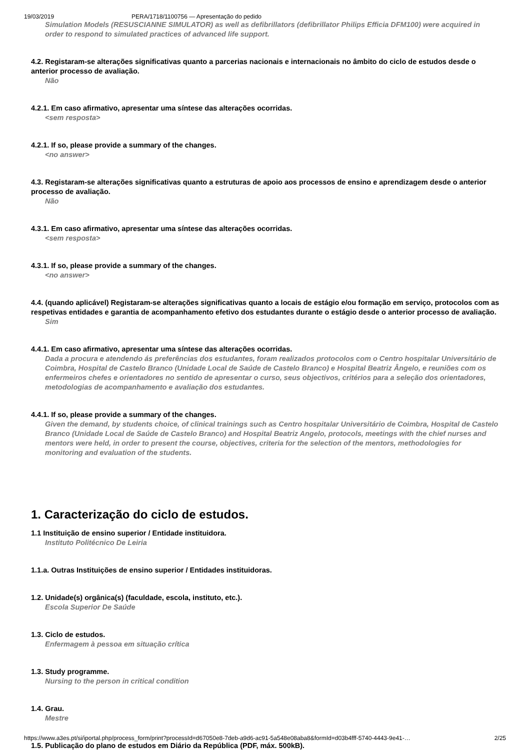19/03/2019 PERA/1718/1100756 — Apresentação do pedido
Simulation Models (RESUSCIANNE SIMULATOR) as well as defibrillators (defibrillator Philips Efficia DFM100) were acquired in order to respond to simulated practices of advanced life support.
4.2. Registaram-se alterações significativas quanto a parcerias nacionais e internacionais no âmbito do ciclo de estudos desde o anterior processo de avaliação.
Não
4.2.1. Em caso afirmativo, apresentar uma síntese das alterações ocorridas.
<sem resposta>
4.2.1. If so, please provide a summary of the changes.
<no answer>
4.3. Registaram-se alterações significativas quanto a estruturas de apoio aos processos de ensino e aprendizagem desde o anterior processo de avaliação.
Não
4.3.1. Em caso afirmativo, apresentar uma síntese das alterações ocorridas.
<sem resposta>
4.3.1. If so, please provide a summary of the changes.
<no answer>
4.4. (quando aplicável) Registaram-se alterações significativas quanto a locais de estágio e/ou formação em serviço, protocolos com as respetivas entidades e garantia de acompanhamento efetivo dos estudantes durante o estágio desde o anterior processo de avaliação.
Sim
4.4.1. Em caso afirmativo, apresentar uma síntese das alterações ocorridas.
Dada a procura e atendendo ás preferências dos estudantes, foram realizados protocolos com o Centro hospitalar Universitário de Coimbra, Hospital de Castelo Branco (Unidade Local de Saúde de Castelo Branco) e Hospital Beatriz Ângelo, e reuniões com os enfermeiros chefes e orientadores no sentido de apresentar o curso, seus objectivos, critérios para a seleção dos orientadores, metodologias de acompanhamento e avaliação dos estudantes.
4.4.1. If so, please provide a summary of the changes.
Given the demand, by students choice, of clinical trainings such as Centro hospitalar Universitário de Coimbra, Hospital de Castelo Branco (Unidade Local de Saúde de Castelo Branco) and Hospital Beatriz Angelo, protocols, meetings with the chief nurses and mentors were held, in order to present the course, objectives, criteria for the selection of the mentors, methodologies for monitoring and evaluation of the students.
1. Caracterização do ciclo de estudos.
1.1 Instituição de ensino superior / Entidade instituidora.
Instituto Politécnico De Leiria
1.1.a. Outras Instituições de ensino superior / Entidades instituidoras.
1.2. Unidade(s) orgânica(s) (faculdade, escola, instituto, etc.).
Escola Superior De Saúde
1.3. Ciclo de estudos.
Enfermagem à pessoa em situação crítica
1.3. Study programme.
Nursing to the person in critical condition
1.4. Grau.
Mestre
1.5. Publicação do plano de estudos em Diário da República (PDF, máx. 500kB).
https://www.a3es.pt/si/iportal.php/process_form/print?processId=d67050e8-7deb-a9d6-ac91-5a548e08aba8&formId=d03b4fff-5740-4443-9e41-… 2/25